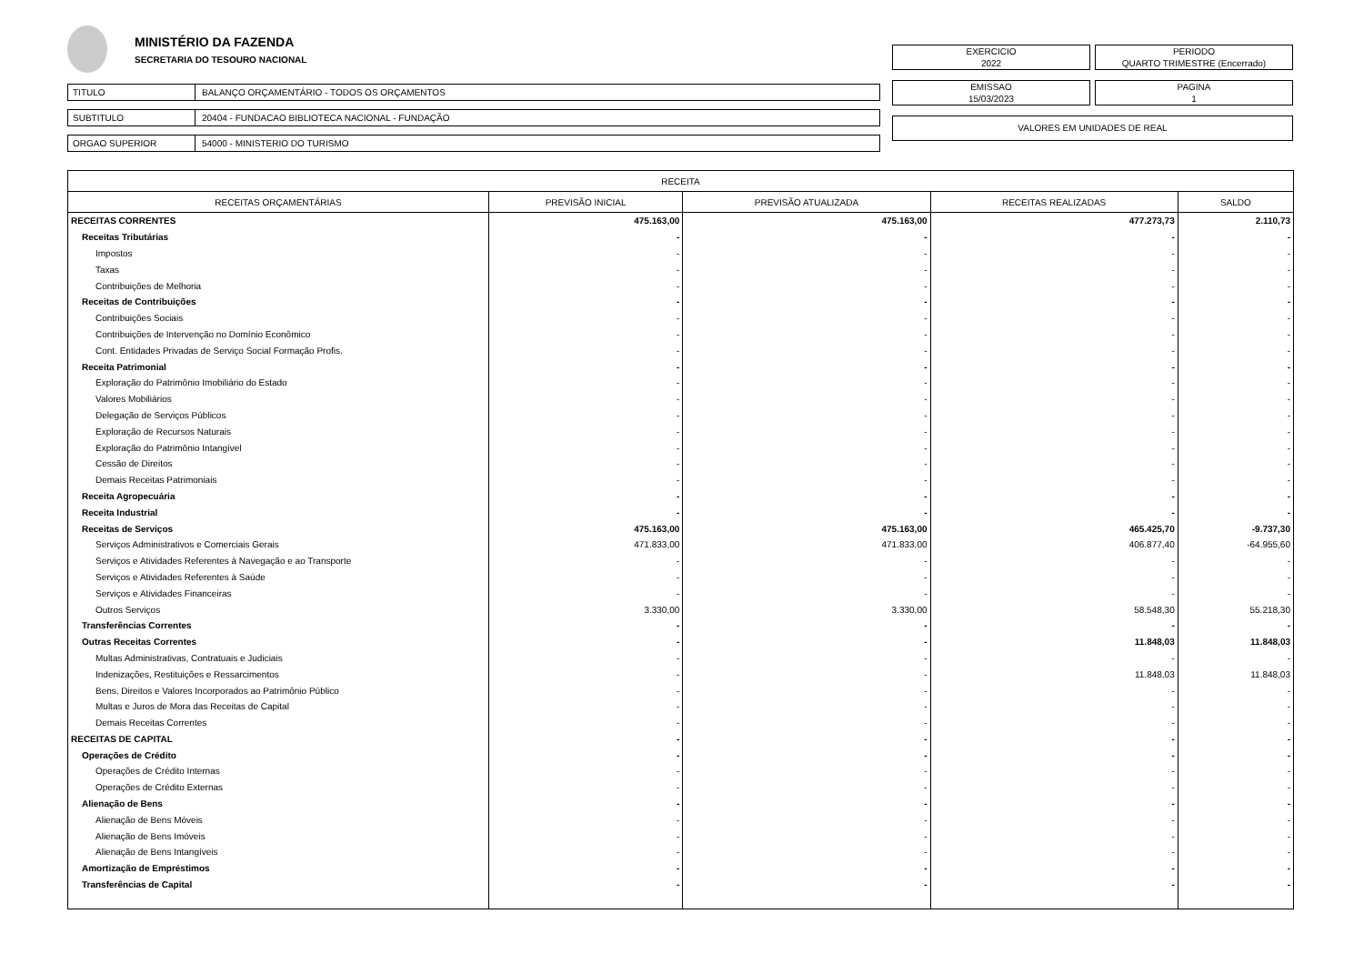MINISTÉRIO DA FAZENDA
SECRETARIA DO TESOURO NACIONAL
TITULO BALANÇO ORÇAMENTÁRIO - TODOS OS ORÇAMENTOS
SUBTITULO 20404 - FUNDACAO BIBLIOTECA NACIONAL - FUNDAÇÃO
ORGAO SUPERIOR 54000 - MINISTERIO DO TURISMO
EXERCICIO
2022
PERIODO
QUARTO TRIMESTRE (Encerrado)
EMISSAO
15/03/2023
PAGINA
1
VALORES EM UNIDADES DE REAL
| RECEITA | | | | |
| --- | --- | --- | --- | --- |
| RECEITAS ORÇAMENTÁRIAS | PREVISÃO INICIAL | PREVISÃO ATUALIZADA | RECEITAS REALIZADAS | SALDO |
| RECEITAS CORRENTES | 475.163,00 | 475.163,00 | 477.273,73 | 2.110,73 |
| Receitas Tributárias | - | - | - | - |
| Impostos | - | - | - | - |
| Taxas | - | - | - | - |
| Contribuições de Melhoria | - | - | - | - |
| Receitas de Contribuições | - | - | - | - |
| Contribuições Sociais | - | - | - | - |
| Contribuições de Intervenção no Domínio Econômico | - | - | - | - |
| Cont. Entidades Privadas de Serviço Social Formação Profis. | - | - | - | - |
| Receita Patrimonial | - | - | - | - |
| Exploração do Patrimônio Imobiliário do Estado | - | - | - | - |
| Valores Mobiliários | - | - | - | - |
| Delegação de Serviços Públicos | - | - | - | - |
| Exploração de Recursos Naturais | - | - | - | - |
| Exploração do Patrimônio Intangível | - | - | - | - |
| Cessão de Direitos | - | - | - | - |
| Demais Receitas Patrimoniais | - | - | - | - |
| Receita Agropecuária | - | - | - | - |
| Receita Industrial | - | - | - | - |
| Receitas de Serviços | 475.163,00 | 475.163,00 | 465.425,70 | -9.737,30 |
| Serviços Administrativos e Comerciais Gerais | 471.833,00 | 471.833,00 | 406.877,40 | -64.955,60 |
| Serviços e Atividades Referentes à Navegação e ao Transporte | - | - | - | - |
| Serviços e Atividades Referentes à Saúde | - | - | - | - |
| Serviços e Atividades Financeiras | - | - | - | - |
| Outros Serviços | 3.330,00 | 3.330,00 | 58.548,30 | 55.218,30 |
| Transferências Correntes | - | - | - | - |
| Outras Receitas Correntes | - | - | 11.848,03 | 11.848,03 |
| Multas Administrativas, Contratuais e Judiciais | - | - | - | - |
| Indenizações, Restituições e Ressarcimentos | - | - | 11.848,03 | 11.848,03 |
| Bens, Direitos e Valores Incorporados ao Patrimônio Público | - | - | - | - |
| Multas e Juros de Mora das Receitas de Capital | - | - | - | - |
| Demais Receitas Correntes | - | - | - | - |
| RECEITAS DE CAPITAL | - | - | - | - |
| Operações de Crédito | - | - | - | - |
| Operações de Crédito Internas | - | - | - | - |
| Operações de Crédito Externas | - | - | - | - |
| Alienação de Bens | - | - | - | - |
| Alienação de Bens Móveis | - | - | - | - |
| Alienação de Bens Imóveis | - | - | - | - |
| Alienação de Bens Intangíveis | - | - | - | - |
| Amortização de Empréstimos | - | - | - | - |
| Transferências de Capital | - | - | - | - |